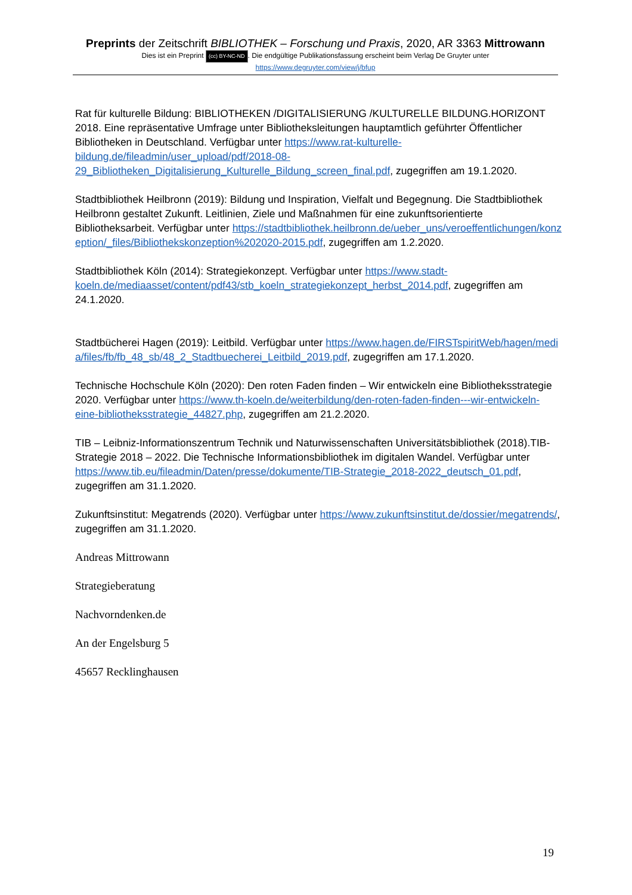Preprints der Zeitschrift BIBLIOTHEK – Forschung und Praxis, 2020, AR 3363 Mittrowann
Dies ist ein Preprint (cc) BY-NC-ND. Die endgültige Publikationsfassung erscheint beim Verlag De Gruyter unter
https://www.degruyter.com/view/j/bfup
Rat für kulturelle Bildung: BIBLIOTHEKEN /DIGITALISIERUNG /KULTURELLE BILDUNG.HORIZONT 2018. Eine repräsentative Umfrage unter Bibliotheksleitungen hauptamtlich geführter Öffentlicher Bibliotheken in Deutschland. Verfügbar unter https://www.rat-kulturelle-bildung.de/fileadmin/user_upload/pdf/2018-08-29_Bibliotheken_Digitalisierung_Kulturelle_Bildung_screen_final.pdf, zugegriffen am 19.1.2020.
Stadtbibliothek Heilbronn (2019): Bildung und Inspiration, Vielfalt und Begegnung. Die Stadtbibliothek Heilbronn gestaltet Zukunft. Leitlinien, Ziele und Maßnahmen für eine zukunftsorientierte Bibliotheksarbeit. Verfügbar unter https://stadtbibliothek.heilbronn.de/ueber_uns/veroeffentlichungen/konzeption/_files/Bibliothekskonzeption%202020-2015.pdf, zugegriffen am 1.2.2020.
Stadtbibliothek Köln (2014): Strategiekonzept. Verfügbar unter https://www.stadt-koeln.de/mediaasset/content/pdf43/stb_koeln_strategiekonzept_herbst_2014.pdf, zugegriffen am 24.1.2020.
Stadtbücherei Hagen (2019): Leitbild. Verfügbar unter https://www.hagen.de/FIRSTspiritWeb/hagen/media/files/fb/fb_48_sb/48_2_Stadtbuecherei_Leitbild_2019.pdf, zugegriffen am 17.1.2020.
Technische Hochschule Köln (2020): Den roten Faden finden – Wir entwickeln eine Bibliotheksstrategie 2020. Verfügbar unter https://www.th-koeln.de/weiterbildung/den-roten-faden-finden---wir-entwickeln-eine-bibliotheksstrategie_44827.php, zugegriffen am 21.2.2020.
TIB – Leibniz-Informationszentrum Technik und Naturwissenschaften Universitätsbibliothek (2018).TIB-Strategie 2018 – 2022. Die Technische Informationsbibliothek im digitalen Wandel. Verfügbar unter https://www.tib.eu/fileadmin/Daten/presse/dokumente/TIB-Strategie_2018-2022_deutsch_01.pdf, zugegriffen am 31.1.2020.
Zukunftsinstitut: Megatrends (2020). Verfügbar unter https://www.zukunftsinstitut.de/dossier/megatrends/, zugegriffen am 31.1.2020.
Andreas Mittrowann
Strategieberatung
Nachvorndenken.de
An der Engelsburg 5
45657 Recklinghausen
19